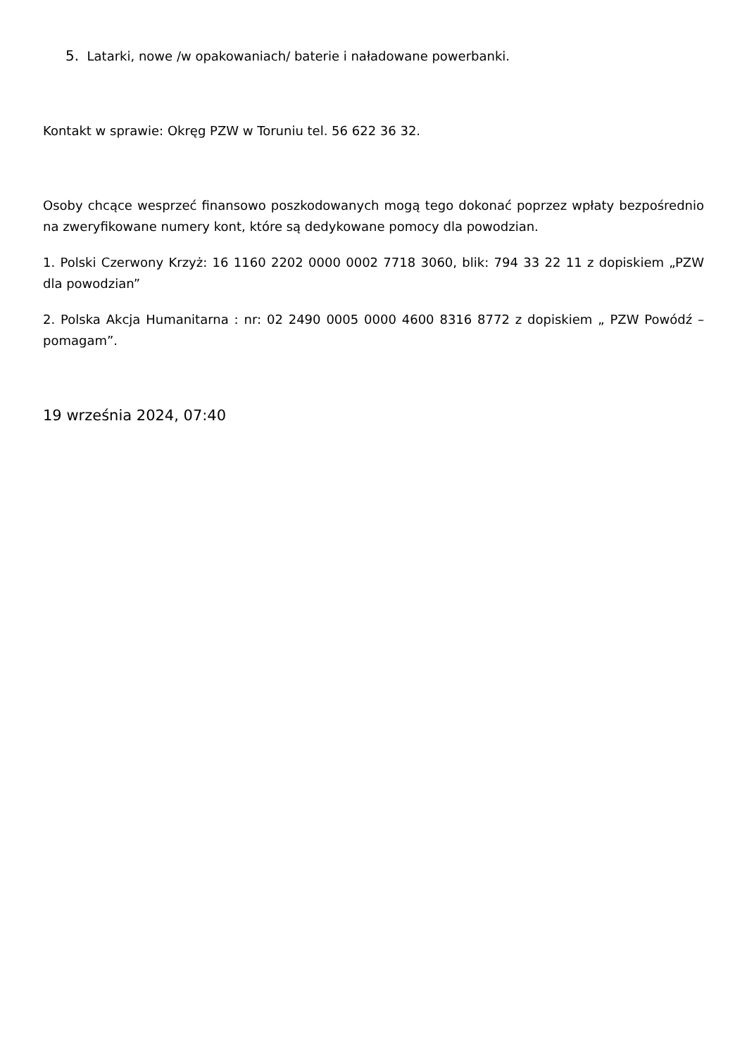5. Latarki, nowe /w opakowaniach/ baterie i naładowane powerbanki.
Kontakt w sprawie: Okręg PZW w Toruniu tel. 56 622 36 32.
Osoby chcące wesprzeć finansowo poszkodowanych mogą tego dokonać poprzez wpłaty bezpośrednio na zweryfikowane numery kont, które są dedykowane pomocy dla powodzian.
1. Polski Czerwony Krzyż: 16 1160 2202 0000 0002 7718 3060, blik: 794 33 22 11 z dopiskiem „PZW dla powodzian”
2. Polska Akcja Humanitarna : nr: 02 2490 0005 0000 4600 8316 8772 z dopiskiem „ PZW Powódź – pomagam”.
19 września 2024, 07:40